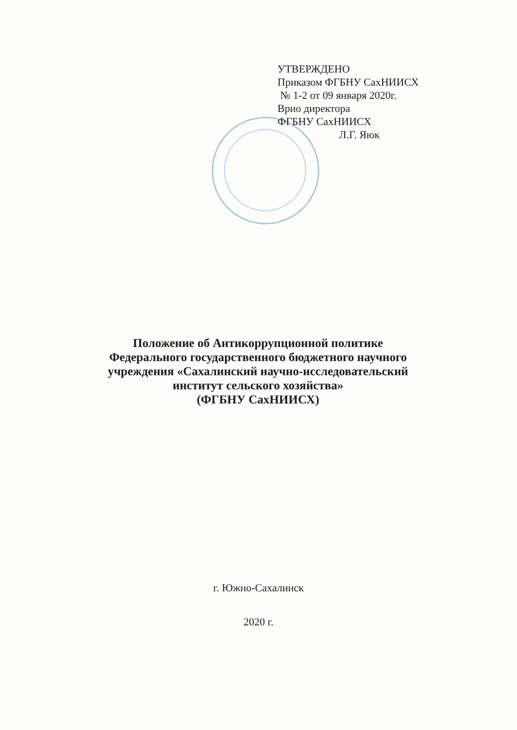УТВЕРЖДЕНО
Приказом ФГБНУ СахНИИСХ
№ 1-2 от 09 января 2020г.
Врио директора
ФГБНУ СахНИИСХ
Л.Г. Яюк
Положение об Антикоррупционной политике
Федерального государственного бюджетного научного
учреждения «Сахалинский научно-исследовательский
институт сельского хозяйства»
(ФГБНУ СахНИИСХ)
г. Южно-Сахалинск
2020 г.